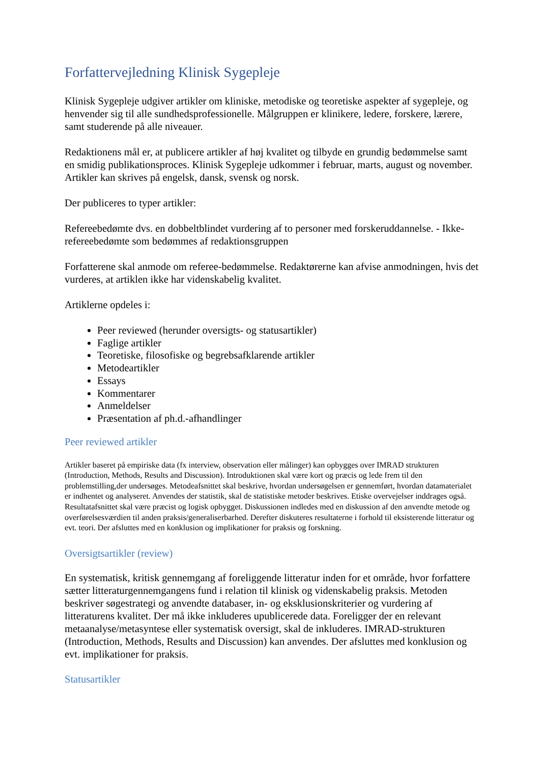Forfattervejledning Klinisk Sygepleje
Klinisk Sygepleje udgiver artikler om kliniske, metodiske og teoretiske aspekter af sygepleje, og henvender sig til alle sundhedsprofessionelle. Målgruppen er klinikere, ledere, forskere, lærere, samt studerende på alle niveauer.
Redaktionens mål er, at publicere artikler af høj kvalitet og tilbyde en grundig bedømmelse samt en smidig publikationsproces. Klinisk Sygepleje udkommer i februar, marts, august og november. Artikler kan skrives på engelsk, dansk, svensk og norsk.
Der publiceres to typer artikler:
Refereebedømte dvs. en dobbeltblindet vurdering af to personer med forskeruddannelse. - Ikke-refereebedømte som bedømmes af redaktionsgruppen
Forfatterene skal anmode om referee-bedømmelse. Redaktørerne kan afvise anmodningen, hvis det vurderes, at artiklen ikke har videnskabelig kvalitet.
Artiklerne opdeles i:
Peer reviewed (herunder oversigts- og statusartikler)
Faglige artikler
Teoretiske, filosofiske og begrebsafklarende artikler
Metodeartikler
Essays
Kommentarer
Anmeldelser
Præsentation af ph.d.-afhandlinger
Peer reviewed artikler
Artikler baseret på empiriske data (fx interview, observation eller målinger) kan opbygges over IMRAD strukturen (Introduction, Methods, Results and Discussion). Introduktionen skal være kort og præcis og lede frem til den problemstilling,der undersøges. Metodeafsnittet skal beskrive, hvordan undersøgelsen er gennemført, hvordan datamaterialet er indhentet og analyseret. Anvendes der statistik, skal de statistiske metoder beskrives. Etiske overvejelser inddrages også. Resultatafsnittet skal være præcist og logisk opbygget. Diskussionen indledes med en diskussion af den anvendte metode og overførelsesværdien til anden praksis/generaliserbarhed. Derefter diskuteres resultaterne i forhold til eksisterende litteratur og evt. teori. Der afsluttes med en konklusion og implikationer for praksis og forskning.
Oversigtsartikler (review)
En systematisk, kritisk gennemgang af foreliggende litteratur inden for et område, hvor forfattere sætter litteraturgennemgangens fund i relation til klinisk og videnskabelig praksis. Metoden beskriver søgestrategi og anvendte databaser, in- og eksklusionskriterier og vurdering af litteraturens kvalitet. Der må ikke inkluderes upublicerede data. Foreligger der en relevant metaanalyse/metasyntese eller systematisk oversigt, skal de inkluderes. IMRAD-strukturen (Introduction, Methods, Results and Discussion) kan anvendes. Der afsluttes med konklusion og evt. implikationer for praksis.
Statusartikler